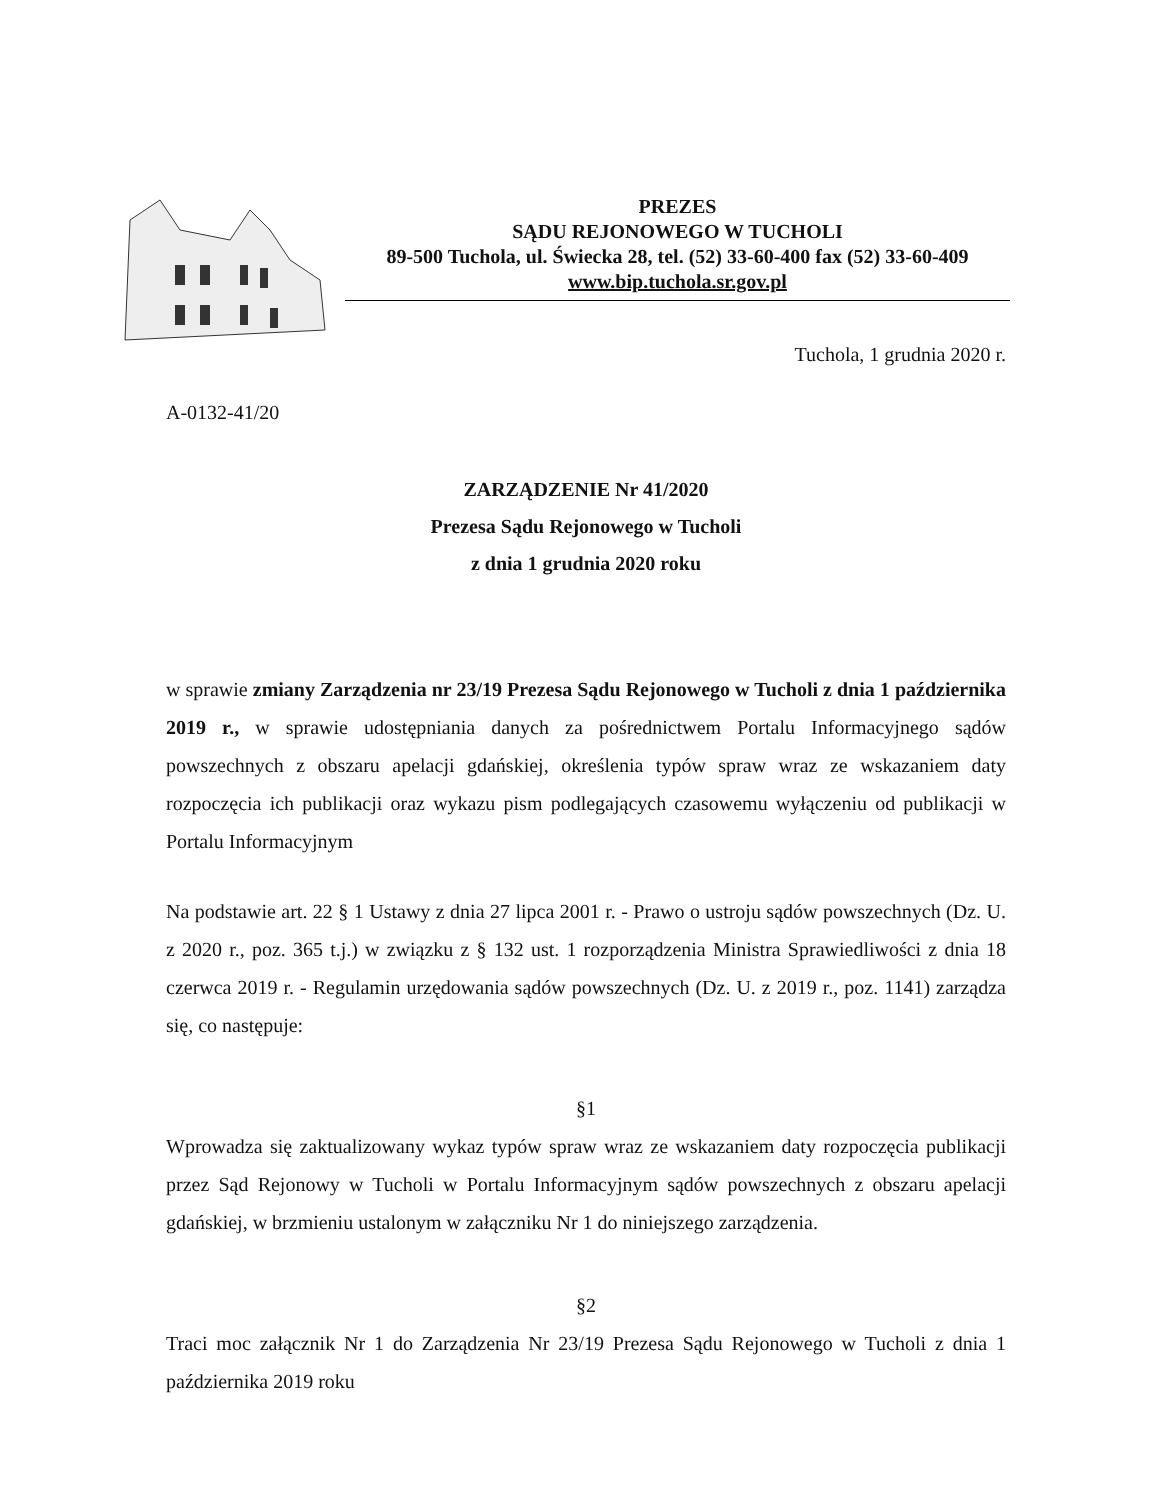PREZES
SĄDU REJONOWEGO W TUCHOLI
89-500 Tuchola, ul. Świecka 28, tel. (52) 33-60-400 fax (52) 33-60-409
www.bip.tuchola.sr.gov.pl
Tuchola, 1 grudnia 2020 r.
A-0132-41/20
ZARZĄDZENIE Nr 41/2020
Prezesa Sądu Rejonowego w Tucholi
z dnia 1 grudnia 2020 roku
w sprawie zmiany Zarządzenia nr 23/19 Prezesa Sądu Rejonowego w Tucholi z dnia 1 października 2019 r., w sprawie udostępniania danych za pośrednictwem Portalu Informacyjnego sądów powszechnych z obszaru apelacji gdańskiej, określenia typów spraw wraz ze wskazaniem daty rozpoczęcia ich publikacji oraz wykazu pism podlegających czasowemu wyłączeniu od publikacji w Portalu Informacyjnym
Na podstawie art. 22 § 1 Ustawy z dnia 27 lipca 2001 r. - Prawo o ustroju sądów powszechnych (Dz. U. z 2020 r., poz. 365 t.j.) w związku z § 132 ust. 1 rozporządzenia Ministra Sprawiedliwości z dnia 18 czerwca 2019 r. - Regulamin urzędowania sądów powszechnych (Dz. U. z 2019 r., poz. 1141) zarządza się, co następuje:
§1
Wprowadza się zaktualizowany wykaz typów spraw wraz ze wskazaniem daty rozpoczęcia publikacji przez Sąd Rejonowy w Tucholi w Portalu Informacyjnym sądów powszechnych z obszaru apelacji gdańskiej, w brzmieniu ustalonym w załączniku Nr 1 do niniejszego zarządzenia.
§2
Traci moc załącznik Nr 1 do Zarządzenia Nr 23/19 Prezesa Sądu Rejonowego w Tucholi z dnia 1 października 2019 roku